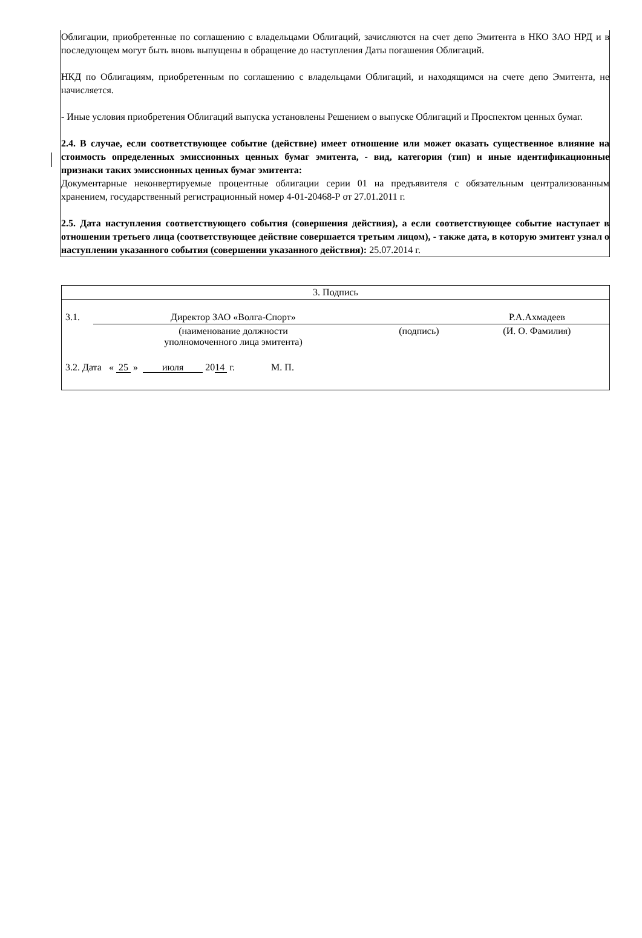Облигации, приобретенные по соглашению с владельцами Облигаций, зачисляются на счет депо Эмитента в НКО ЗАО НРД и в последующем могут быть вновь выпущены в обращение до наступления Даты погашения Облигаций.
НКД по Облигациям, приобретенным по соглашению с владельцами Облигаций, и находящимся на счете депо Эмитента, не начисляется.
- Иные условия приобретения Облигаций выпуска установлены Решением о выпуске Облигаций и Проспектом ценных бумаг.
2.4. В случае, если соответствующее событие (действие) имеет отношение или может оказать существенное влияние на стоимость определенных эмиссионных ценных бумаг эмитента, - вид, категория (тип) и иные идентификационные признаки таких эмиссионных ценных бумаг эмитента:
Документарные неконвертируемые процентные облигации серии 01 на предъявителя с обязательным централизованным хранением, государственный регистрационный номер 4-01-20468-Р от 27.01.2011 г.
2.5. Дата наступления соответствующего события (совершения действия), а если соответствующее событие наступает в отношении третьего лица (соответствующее действие совершается третьим лицом), - также дата, в которую эмитент узнал о наступлении указанного события (совершении указанного действия): 25.07.2014 г.
| 3. Подпись | | | |
| 3.1. | Директор ЗАО «Волга-Спорт» | | Р.А.Ахмадеев |
| | (наименование должности уполномоченного лица эмитента) | (подпись) | (И. О. Фамилия) |
| 3.2. Дата « 25 » июля 20 14 г. М. П. | | | |